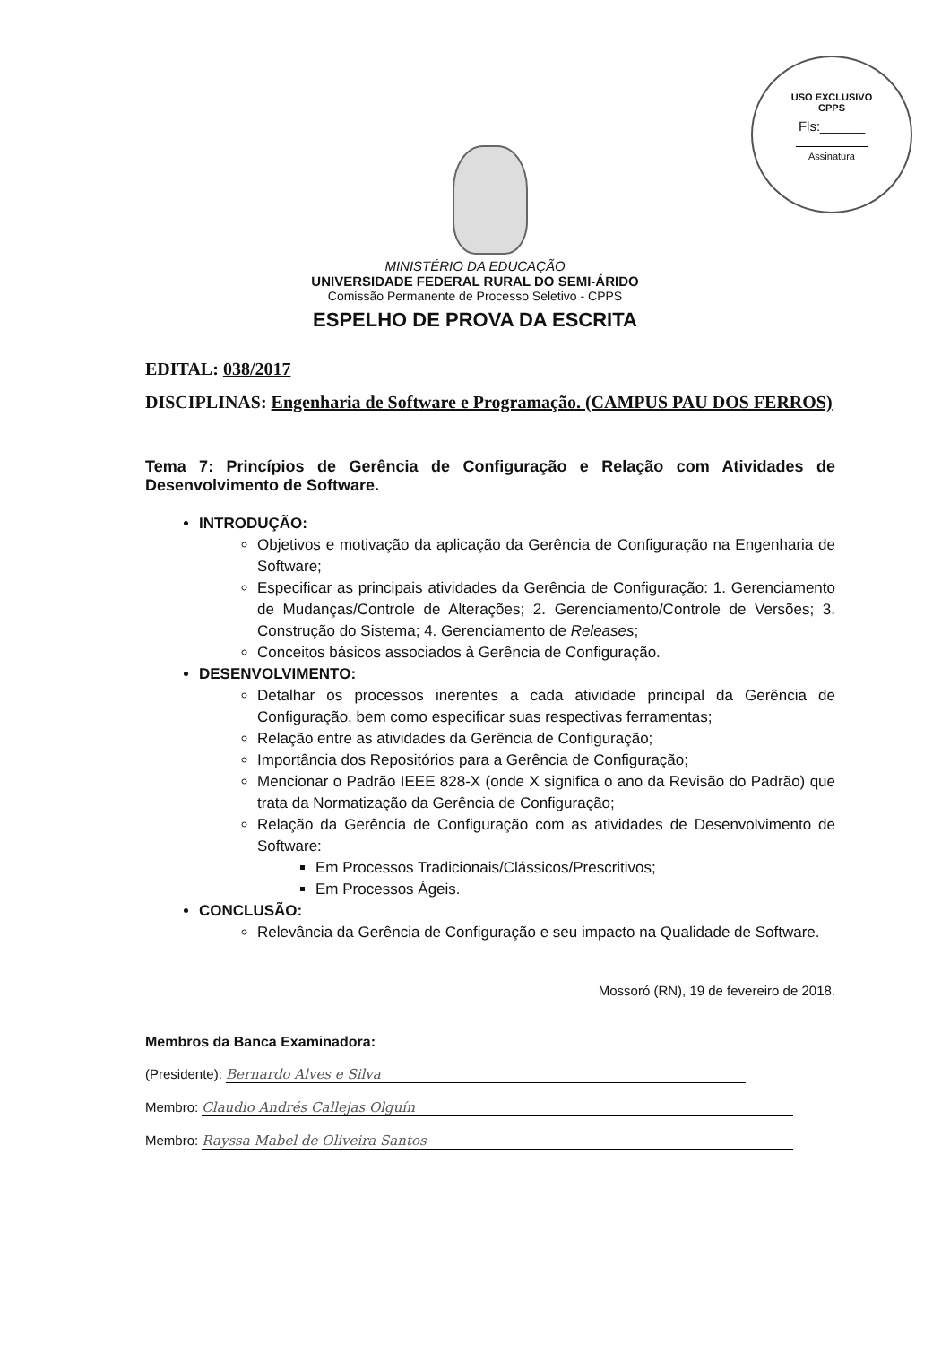USO EXCLUSIVO
CPPS
Fls:______
Assinatura
MINISTÉRIO DA EDUCAÇÃO
UNIVERSIDADE FEDERAL RURAL DO SEMI-ÁRIDO
Comissão Permanente de Processo Seletivo - CPPS
ESPELHO DE PROVA DA ESCRITA
EDITAL: 038/2017
DISCIPLINAS: Engenharia de Software e Programação. (CAMPUS PAU DOS FERROS)
Tema 7: Princípios de Gerência de Configuração e Relação com Atividades de Desenvolvimento de Software.
INTRODUÇÃO:
Objetivos e motivação da aplicação da Gerência de Configuração na Engenharia de Software;
Especificar as principais atividades da Gerência de Configuração: 1. Gerenciamento de Mudanças/Controle de Alterações; 2. Gerenciamento/Controle de Versões; 3. Construção do Sistema; 4. Gerenciamento de Releases;
Conceitos básicos associados à Gerência de Configuração.
DESENVOLVIMENTO:
Detalhar os processos inerentes a cada atividade principal da Gerência de Configuração, bem como especificar suas respectivas ferramentas;
Relação entre as atividades da Gerência de Configuração;
Importância dos Repositórios para a Gerência de Configuração;
Mencionar o Padrão IEEE 828-X (onde X significa o ano da Revisão do Padrão) que trata da Normatização da Gerência de Configuração;
Relação da Gerência de Configuração com as atividades de Desenvolvimento de Software:
Em Processos Tradicionais/Clássicos/Prescritivos;
Em Processos Ágeis.
CONCLUSÃO:
Relevância da Gerência de Configuração e seu impacto na Qualidade de Software.
Mossoró (RN), 19 de fevereiro de 2018.
Membros da Banca Examinadora:
(Presidente): Bernardo Alves e Silva
Membro: Claudio Andrés Callejas Olguín
Membro: Rayssa Mabel de Oliveira Santos